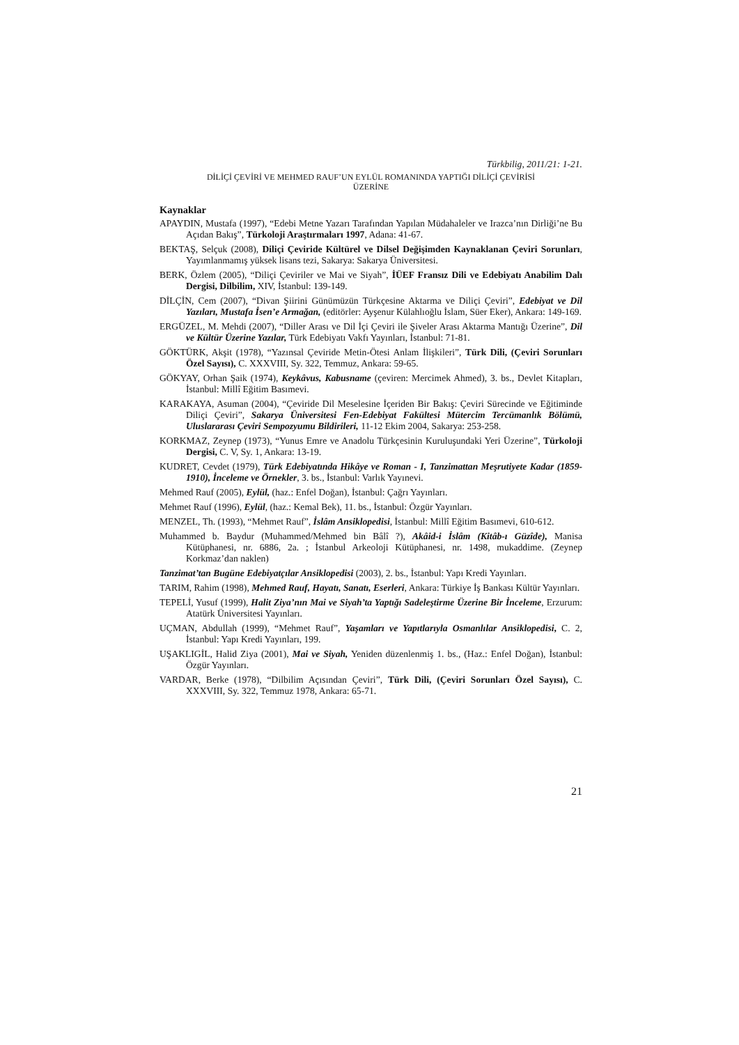Türkbilig, 2011/21: 1-21.
DİLİÇİ ÇEVİRİ VE MEHMED RAUF’UN EYLÜL ROMANINDA YAPTIĞI DİLİÇİ ÇEVİRİSİ
ÜZERİNE
Kaynaklar
APAYDIN, Mustafa (1997), “Edebi Metne Yazarı Tarafından Yapılan Müdahaleler ve Irazca’nın Dirliği’ne Bu Açıdan Bakış”, Türkoloji Araştırmaları 1997, Adana: 41-67.
BEKTAŞ, Selçuk (2008), Diliçi Çeviride Kültürel ve Dilsel Değişimden Kaynaklanan Çeviri Sorunları, Yayımlanmamış yüksek lisans tezi, Sakarya: Sakarya Üniversitesi.
BERK, Özlem (2005), “Diliçi Çeviriler ve Mai ve Siyah”, İÜEF Fransız Dili ve Edebiyatı Anabilim Dalı Dergisi, Dilbilim, XIV, İstanbul: 139-149.
DİLÇİN, Cem (2007), “Divan Şiirini Günümüzün Türkçesine Aktarma ve Diliçi Çeviri”, Edebiyat ve Dil Yazıları, Mustafa İsen’e Armağan, (editörler: Ayşenur Külahlıoğlu İslam, Süer Eker), Ankara: 149-169.
ERGÜZEL, M. Mehdi (2007), “Diller Arası ve Dil İçi Çeviri ile Şiveler Arası Aktarma Mantığı Üzerine”, Dil ve Kültür Üzerine Yazılar, Türk Edebiyatı Vakfı Yayınları, İstanbul: 71-81.
GÖKTÜRK, Akşit (1978), “Yazınsal Çeviride Metin-Ötesi Anlam İlişkileri”, Türk Dili, (Çeviri Sorunları Özel Sayısı), C. XXXVIII, Sy. 322, Temmuz, Ankara: 59-65.
GÖKYAY, Orhan Şaik (1974), Keykâvus, Kabusname (çeviren: Mercimek Ahmed), 3. bs., Devlet Kitapları, İstanbul: Millî Eğitim Basımevi.
KARAKAYA, Asuman (2004), “Çeviride Dil Meselesine İçeriden Bir Bakış: Çeviri Sürecinde ve Eğitiminde Diliçi Çeviri”, Sakarya Üniversitesi Fen-Edebiyat Fakültesi Mütercim Tercümanlık Bölümü, Uluslararası Çeviri Sempozyumu Bildirileri, 11-12 Ekim 2004, Sakarya: 253-258.
KORKMAZ, Zeynep (1973), “Yunus Emre ve Anadolu Türkçesinin Kuruluşundaki Yeri Üzerine”, Türkoloji Dergisi, C. V, Sy. 1, Ankara: 13-19.
KUDRET, Cevdet (1979), Türk Edebiyatında Hikâye ve Roman - I, Tanzimattan Meşrutiyete Kadar (1859-1910), İnceleme ve Örnekler, 3. bs., İstanbul: Varlık Yayınevi.
Mehmed Rauf (2005), Eylül, (haz.: Enfel Doğan), İstanbul: Çağrı Yayınları.
Mehmet Rauf (1996), Eylül, (haz.: Kemal Bek), 11. bs., İstanbul: Özgür Yayınları.
MENZEL, Th. (1993), “Mehmet Rauf”, İslâm Ansiklopedisi, İstanbul: Millî Eğitim Basımevi, 610-612.
Muhammed b. Baydur (Muhammed/Mehmed bin Bâlî ?), Akâid-i İslâm (Kitâb-ı Güzîde), Manisa Kütüphanesi, nr. 6886, 2a. ; İstanbul Arkeoloji Kütüphanesi, nr. 1498, mukaddime. (Zeynep Korkmaz’dan naklen)
Tanzimat’tan Bugüne Edebiyatçılar Ansiklopedisi (2003), 2. bs., İstanbul: Yapı Kredi Yayınları.
TARIM, Rahim (1998), Mehmed Rauf, Hayatı, Sanatı, Eserleri, Ankara: Türkiye İş Bankası Kültür Yayınları.
TEPELİ, Yusuf (1999), Halit Ziya’nın Mai ve Siyah’ta Yaptığı Sadeleştirme Üzerine Bir İnceleme, Erzurum: Atatürk Üniversitesi Yayınları.
UÇMAN, Abdullah (1999), “Mehmet Rauf”, Yaşamları ve Yapıtlarıyla Osmanlılar Ansiklopedisi, C. 2, İstanbul: Yapı Kredi Yayınları, 199.
UŞAKLIGİL, Halid Ziya (2001), Mai ve Siyah, Yeniden düzenlenmiş 1. bs., (Haz.: Enfel Doğan), İstanbul: Özgür Yayınları.
VARDAR, Berke (1978), “Dilbilim Açısından Çeviri”, Türk Dili, (Çeviri Sorunları Özel Sayısı), C. XXXVIII, Sy. 322, Temmuz 1978, Ankara: 65-71.
21